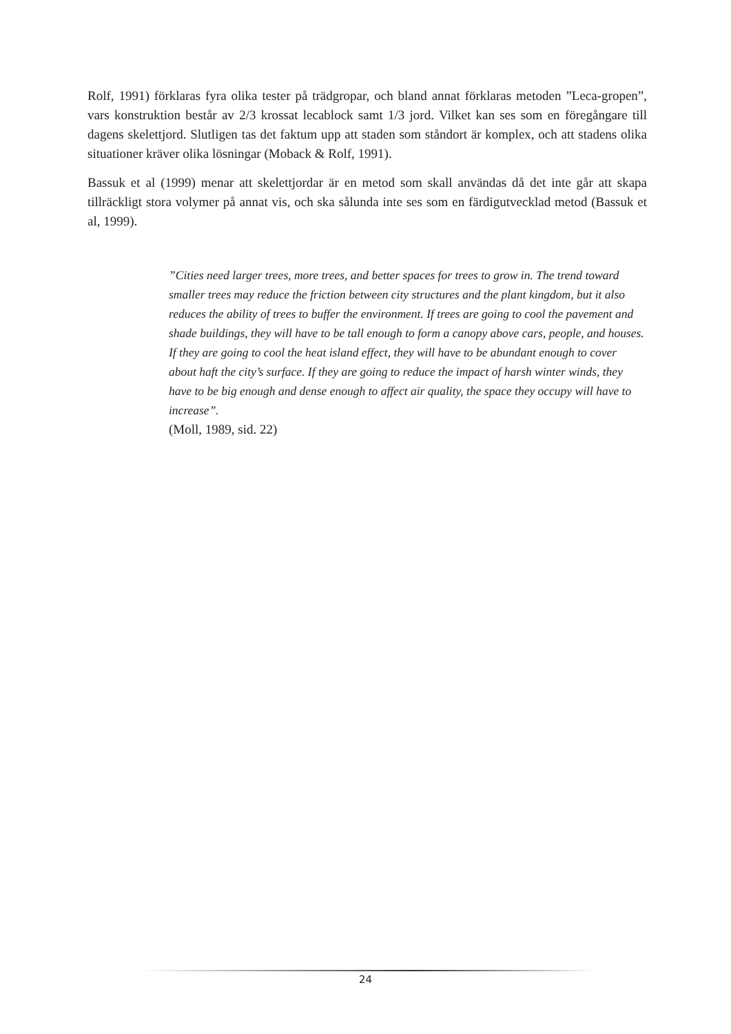Rolf, 1991) förklaras fyra olika tester på trädgropar, och bland annat förklaras metoden ”Leca-gropen”, vars konstruktion består av 2/3 krossat lecablock samt 1/3 jord. Vilket kan ses som en föregångare till dagens skelettjord. Slutligen tas det faktum upp att staden som ståndort är komplex, och att stadens olika situationer kräver olika lösningar (Moback & Rolf, 1991).
Bassuk et al (1999) menar att skelettjordar är en metod som skall användas då det inte går att skapa tillräckligt stora volymer på annat vis, och ska sålunda inte ses som en färdigutvecklad metod (Bassuk et al, 1999).
”Cities need larger trees, more trees, and better spaces for trees to grow in. The trend toward smaller trees may reduce the friction between city structures and the plant kingdom, but it also reduces the ability of trees to buffer the environment. If trees are going to cool the pavement and shade buildings, they will have to be tall enough to form a canopy above cars, people, and houses. If they are going to cool the heat island effect, they will have to be abundant enough to cover about haft the city’s surface. If they are going to reduce the impact of harsh winter winds, they have to be big enough and dense enough to affect air quality, the space they occupy will have to increase”.
(Moll, 1989, sid. 22)
24